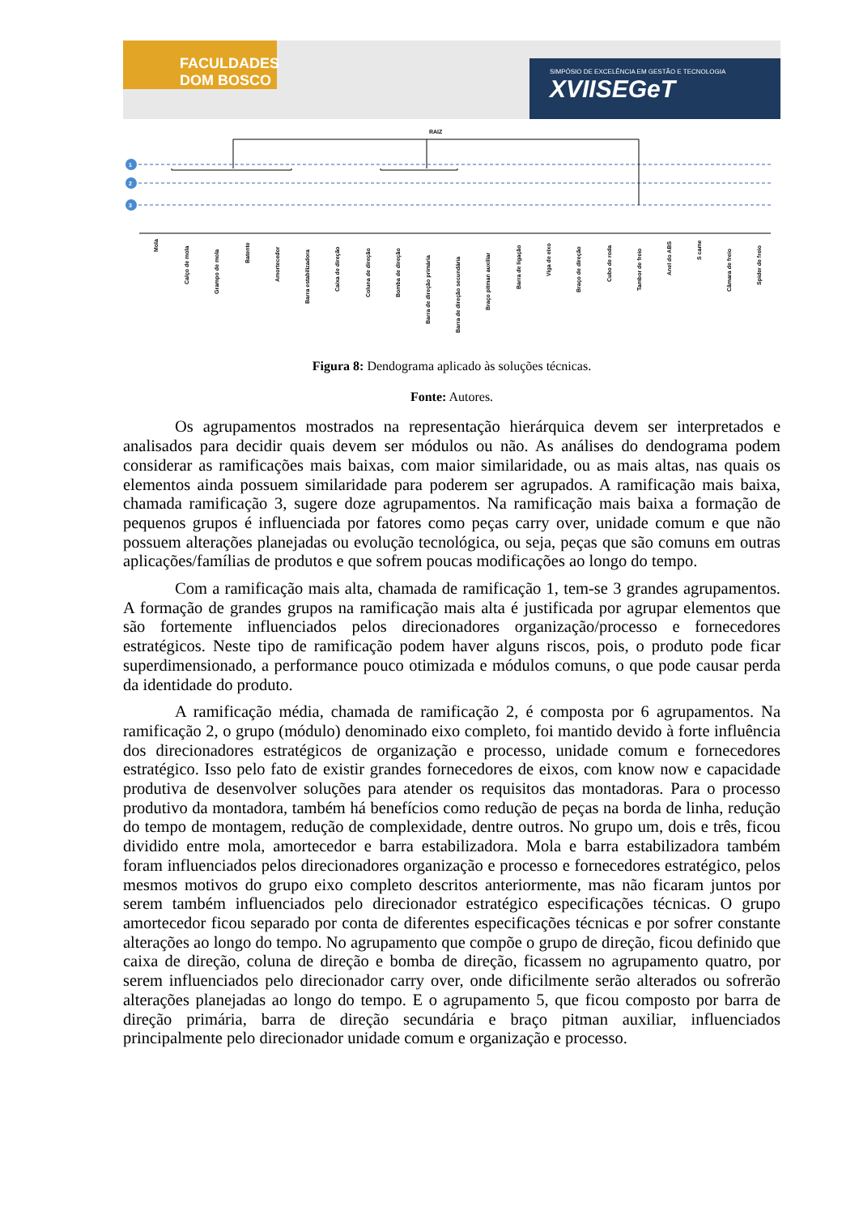FACULDADES DOM BOSCO
SIMPÓSIO DE EXCELÊNCIA EM GESTÃO E TECNOLOGIA
XVIISEGeT
RAIZ
1
2
3
Mola
Calço de mola
Grampo de mola
Batente
Amortecedor
Barra estabilizadora
Caixa de direção
Coluna de direção
Bomba de direção
Barra de direção primária
Barra de direção secundária
Braço pitman auxiliar
Barra de ligação
Viga de eixo
Braço de direção
Cubo de roda
Tambor de freio
Anel do ABS
S came
Câmara de freio
Spider de freio
Figura 8: Dendograma aplicado às soluções técnicas.
Fonte: Autores.
Os agrupamentos mostrados na representação hierárquica devem ser interpretados e analisados para decidir quais devem ser módulos ou não. As análises do dendograma podem considerar as ramificações mais baixas, com maior similaridade, ou as mais altas, nas quais os elementos ainda possuem similaridade para poderem ser agrupados. A ramificação mais baixa, chamada ramificação 3, sugere doze agrupamentos. Na ramificação mais baixa a formação de pequenos grupos é influenciada por fatores como peças carry over, unidade comum e que não possuem alterações planejadas ou evolução tecnológica, ou seja, peças que são comuns em outras aplicações/famílias de produtos e que sofrem poucas modificações ao longo do tempo.
Com a ramificação mais alta, chamada de ramificação 1, tem-se 3 grandes agrupamentos. A formação de grandes grupos na ramificação mais alta é justificada por agrupar elementos que são fortemente influenciados pelos direcionadores organização/processo e fornecedores estratégicos. Neste tipo de ramificação podem haver alguns riscos, pois, o produto pode ficar superdimensionado, a performance pouco otimizada e módulos comuns, o que pode causar perda da identidade do produto.
A ramificação média, chamada de ramificação 2, é composta por 6 agrupamentos. Na ramificação 2, o grupo (módulo) denominado eixo completo, foi mantido devido à forte influência dos direcionadores estratégicos de organização e processo, unidade comum e fornecedores estratégico. Isso pelo fato de existir grandes fornecedores de eixos, com know now e capacidade produtiva de desenvolver soluções para atender os requisitos das montadoras. Para o processo produtivo da montadora, também há benefícios como redução de peças na borda de linha, redução do tempo de montagem, redução de complexidade, dentre outros. No grupo um, dois e três, ficou dividido entre mola, amortecedor e barra estabilizadora. Mola e barra estabilizadora também foram influenciados pelos direcionadores organização e processo e fornecedores estratégico, pelos mesmos motivos do grupo eixo completo descritos anteriormente, mas não ficaram juntos por serem também influenciados pelo direcionador estratégico especificações técnicas. O grupo amortecedor ficou separado por conta de diferentes especificações técnicas e por sofrer constante alterações ao longo do tempo. No agrupamento que compõe o grupo de direção, ficou definido que caixa de direção, coluna de direção e bomba de direção, ficassem no agrupamento quatro, por serem influenciados pelo direcionador carry over, onde dificilmente serão alterados ou sofrerão alterações planejadas ao longo do tempo. E o agrupamento 5, que ficou composto por barra de direção primária, barra de direção secundária e braço pitman auxiliar, influenciados principalmente pelo direcionador unidade comum e organização e processo.